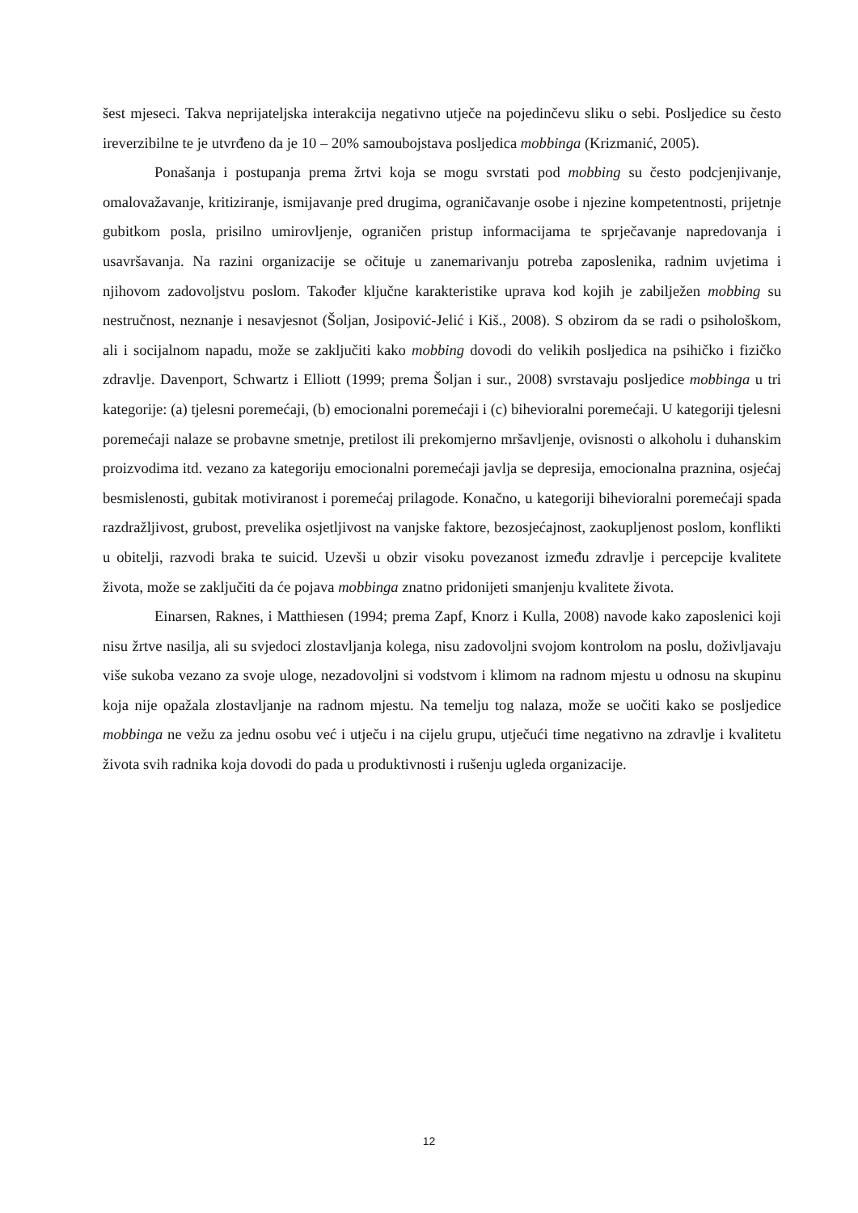šest mjeseci. Takva neprijateljska interakcija negativno utječe na pojedinčevu sliku o sebi. Posljedice su često ireverzibilne te je utvrđeno da je 10 – 20% samoubojstava posljedica mobbinga (Krizmanić, 2005).
Ponašanja i postupanja prema žrtvi koja se mogu svrstati pod mobbing su često podcjenjivanje, omalovažavanje, kritiziranje, ismijavanje pred drugima, ograničavanje osobe i njezine kompetentnosti, prijetnje gubitkom posla, prisilno umirovljenje, ograničen pristup informacijama te sprječavanje napredovanja i usavršavanja. Na razini organizacije se očituje u zanemarivanju potreba zaposlenika, radnim uvjetima i njihovom zadovoljstvu poslom. Također ključne karakteristike uprava kod kojih je zabilježen mobbing su nestručnost, neznanje i nesavjesnot (Šoljan, Josipović-Jelić i Kiš., 2008). S obzirom da se radi o psihološkom, ali i socijalnom napadu, može se zaključiti kako mobbing dovodi do velikih posljedica na psihičko i fizičko zdravlje. Davenport, Schwartz i Elliott (1999; prema Šoljan i sur., 2008) svrstavaju posljedice mobbinga u tri kategorije: (a) tjelesni poremećaji, (b) emocionalni poremećaji i (c) bihevioralni poremećaji. U kategoriji tjelesni poremećaji nalaze se probavne smetnje, pretilost ili prekomjerno mršavljenje, ovisnosti o alkoholu i duhanskim proizvodima itd. vezano za kategoriju emocionalni poremećaji javlja se depresija, emocionalna praznina, osjećaj besmislenosti, gubitak motiviranost i poremećaj prilagode. Konačno, u kategoriji bihevioralni poremećaji spada razdražljivost, grubost, prevelika osjetljivost na vanjske faktore, bezosjećajnost, zaokupljenost poslom, konflikti u obitelji, razvodi braka te suicid. Uzevši u obzir visoku povezanost između zdravlje i percepcije kvalitete života, može se zaključiti da će pojava mobbinga znatno pridonijeti smanjenju kvalitete života.
Einarsen, Raknes, i Matthiesen (1994; prema Zapf, Knorz i Kulla, 2008) navode kako zaposlenici koji nisu žrtve nasilja, ali su svjedoci zlostavljanja kolega, nisu zadovoljni svojom kontrolom na poslu, doživljavaju više sukoba vezano za svoje uloge, nezadovoljni si vodstvom i klimom na radnom mjestu u odnosu na skupinu koja nije opažala zlostavljanje na radnom mjestu. Na temelju tog nalaza, može se uočiti kako se posljedice mobbinga ne vežu za jednu osobu već i utječu i na cijelu grupu, utječući time negativno na zdravlje i kvalitetu života svih radnika koja dovodi do pada u produktivnosti i rušenju ugleda organizacije.
12